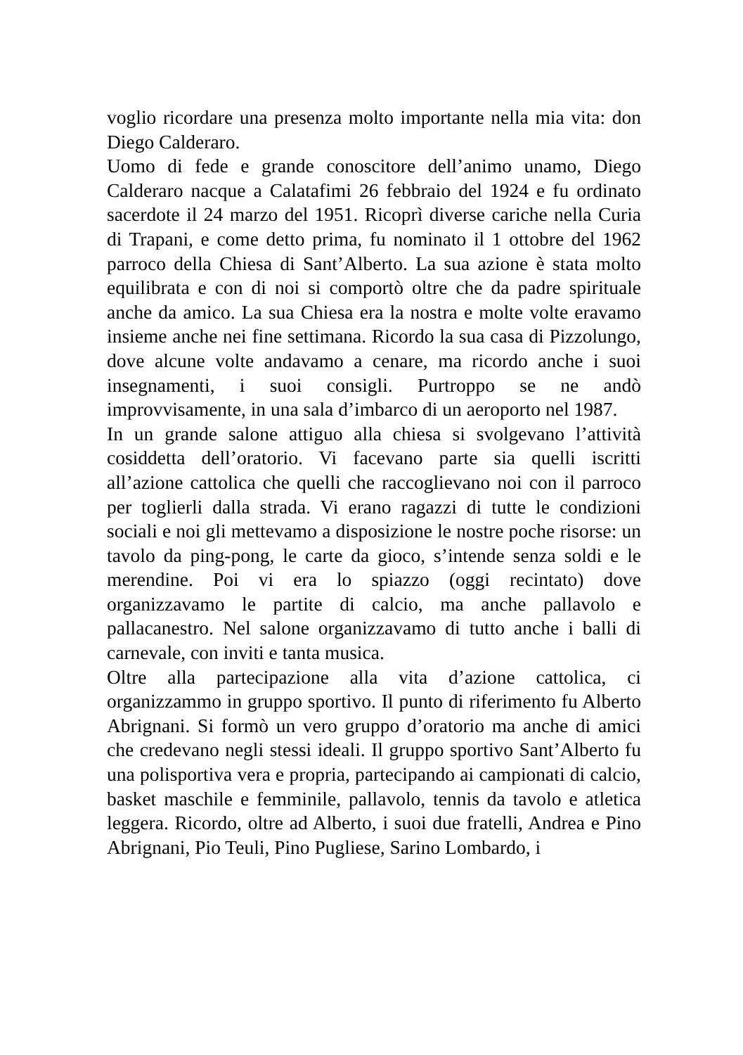voglio ricordare una presenza molto importante nella mia vita: don Diego Calderaro.
Uomo di fede e grande conoscitore dell’animo unamo, Diego Calderaro nacque a Calatafimi 26 febbraio del 1924 e fu ordinato sacerdote il 24 marzo del 1951. Ricoprì diverse cariche nella Curia di Trapani, e come detto prima, fu nominato il 1 ottobre del 1962 parroco della Chiesa di Sant’Alberto. La sua azione è stata molto equilibrata e con di noi si comportò oltre che da padre spirituale anche da amico. La sua Chiesa era la nostra e molte volte eravamo insieme anche nei fine settimana. Ricordo la sua casa di Pizzolungo, dove alcune volte andavamo a cenare, ma ricordo anche i suoi insegnamenti, i suoi consigli. Purtroppo se ne andò improvvisamente, in una sala d’imbarco di un aeroporto nel 1987.
In un grande salone attiguo alla chiesa si svolgevano l’attività cosiddetta dell’oratorio. Vi facevano parte sia quelli iscritti all’azione cattolica che quelli che raccoglievano noi con il parroco per toglierli dalla strada. Vi erano ragazzi di tutte le condizioni sociali e noi gli mettevamo a disposizione le nostre poche risorse: un tavolo da ping-pong, le carte da gioco, s’intende senza soldi e le merendine. Poi vi era lo spiazzo (oggi recintato) dove organizzavamo le partite di calcio, ma anche pallavolo e pallacanestro. Nel salone organizzavamo di tutto anche i balli di carnevale, con inviti e tanta musica.
Oltre alla partecipazione alla vita d’azione cattolica, ci organizzammo in gruppo sportivo. Il punto di riferimento fu Alberto Abrignani. Si formò un vero gruppo d’oratorio ma anche di amici che credevano negli stessi ideali. Il gruppo sportivo Sant’Alberto fu una polisportiva vera e propria, partecipando ai campionati di calcio, basket maschile e femminile, pallavolo, tennis da tavolo e atletica leggera. Ricordo, oltre ad Alberto, i suoi due fratelli, Andrea e Pino Abrignani, Pio Teuli, Pino Pugliese, Sarino Lombardo, i